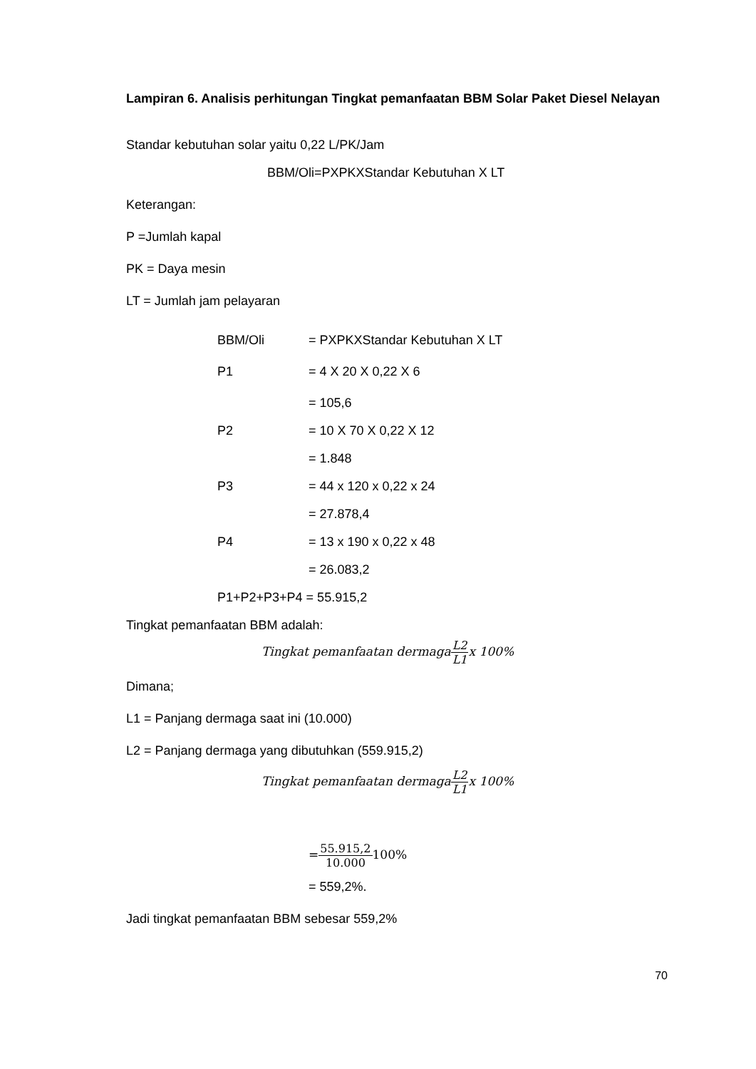Lampiran 6. Analisis perhitungan Tingkat pemanfaatan BBM Solar Paket Diesel Nelayan
Standar kebutuhan solar yaitu 0,22 L/PK/Jam
BBM/Oli=PXPKXStandar Kebutuhan X LT
Keterangan:
P =Jumlah kapal
PK = Daya mesin
LT = Jumlah jam pelayaran
| BBM/Oli | = PXPKXStandar Kebutuhan X LT |
| P1 | = 4 X 20 X 0,22 X 6 |
| | = 105,6 |
| P2 | = 10 X 70 X 0,22 X 12 |
| | = 1.848 |
| P3 | = 44 x 120 x 0,22 x 24 |
| | = 27.878,4 |
| P4 | = 13 x 190 x 0,22 x 48 |
| | = 26.083,2 |
| P1+P2+P3+P4 = 55.915,2 | |
Tingkat pemanfaatan BBM adalah:
Tingkat pemanfaatan dermaga L2 L1 x 100%
Dimana;
L1 = Panjang dermaga saat ini (10.000)
L2 = Panjang dermaga yang dibutuhkan (559.915,2)
Tingkat pemanfaatan dermaga L2 L1 x 100%
=55.915,2 10.000100%
= 559,2%.
Jadi tingkat pemanfaatan BBM sebesar 559,2%
70